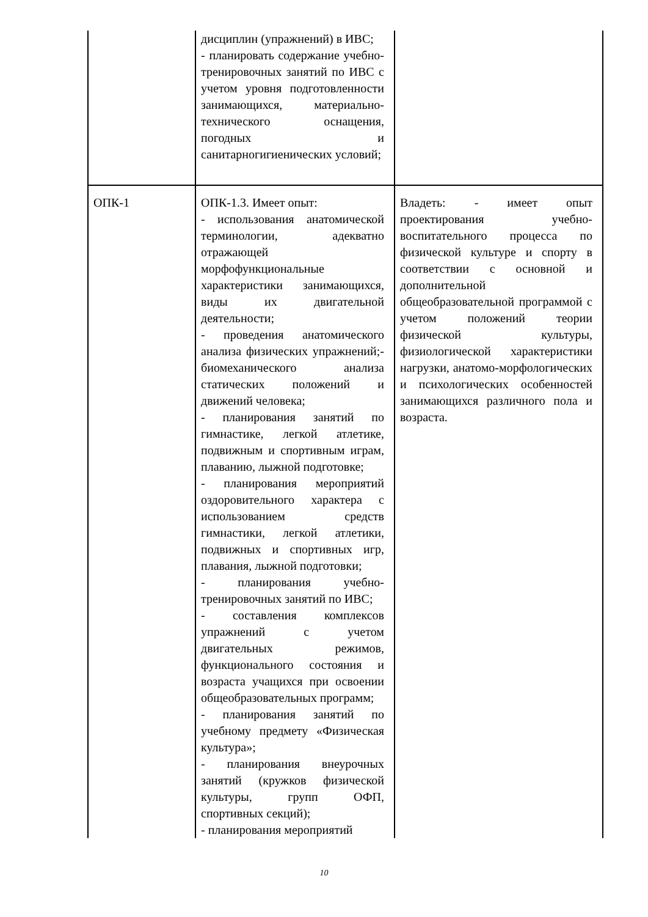| | дисциплин (упражнений) в ИВС; - планировать содержание учебно-тренировочных занятий по ИВС с учетом уровня подготовленности занимающихся, материально-технического оснащения, погодных и санитарногигиенических условий; | |
| ОПК-1 | ОПК-1.3. Имеет опыт: - использования анатомической терминологии, адекватно отражающей морфофункциональные характеристики занимающихся, виды их двигательной деятельности; - проведения анатомического анализа физических упражнений;- биомеханического анализа статических положений и движений человека; - планирования занятий по гимнастике, легкой атлетике, подвижным и спортивным играм, плаванию, лыжной подготовке; - планирования мероприятий оздоровительного характера с использованием средств гимнастики, легкой атлетики, подвижных и спортивных игр, плавания, лыжной подготовки; - планирования учебно-тренировочных занятий по ИВС; - составления комплексов упражнений с учетом двигательных режимов, функционального состояния и возраста учащихся при освоении общеобразовательных программ; - планирования занятий по учебному предмету «Физическая культура»; - планирования внеурочных занятий (кружков физической культуры, групп ОФП, спортивных секций); - планирования мероприятий | Владеть: - имеет опыт проектирования учебно-воспитательного процесса по физической культуре и спорту в соответствии с основной и дополнительной общеобразовательной программой с учетом положений теории физической культуры, физиологической характеристики нагрузки, анатомо-морфологических и психологических особенностей занимающихся различного пола и возраста. |
10